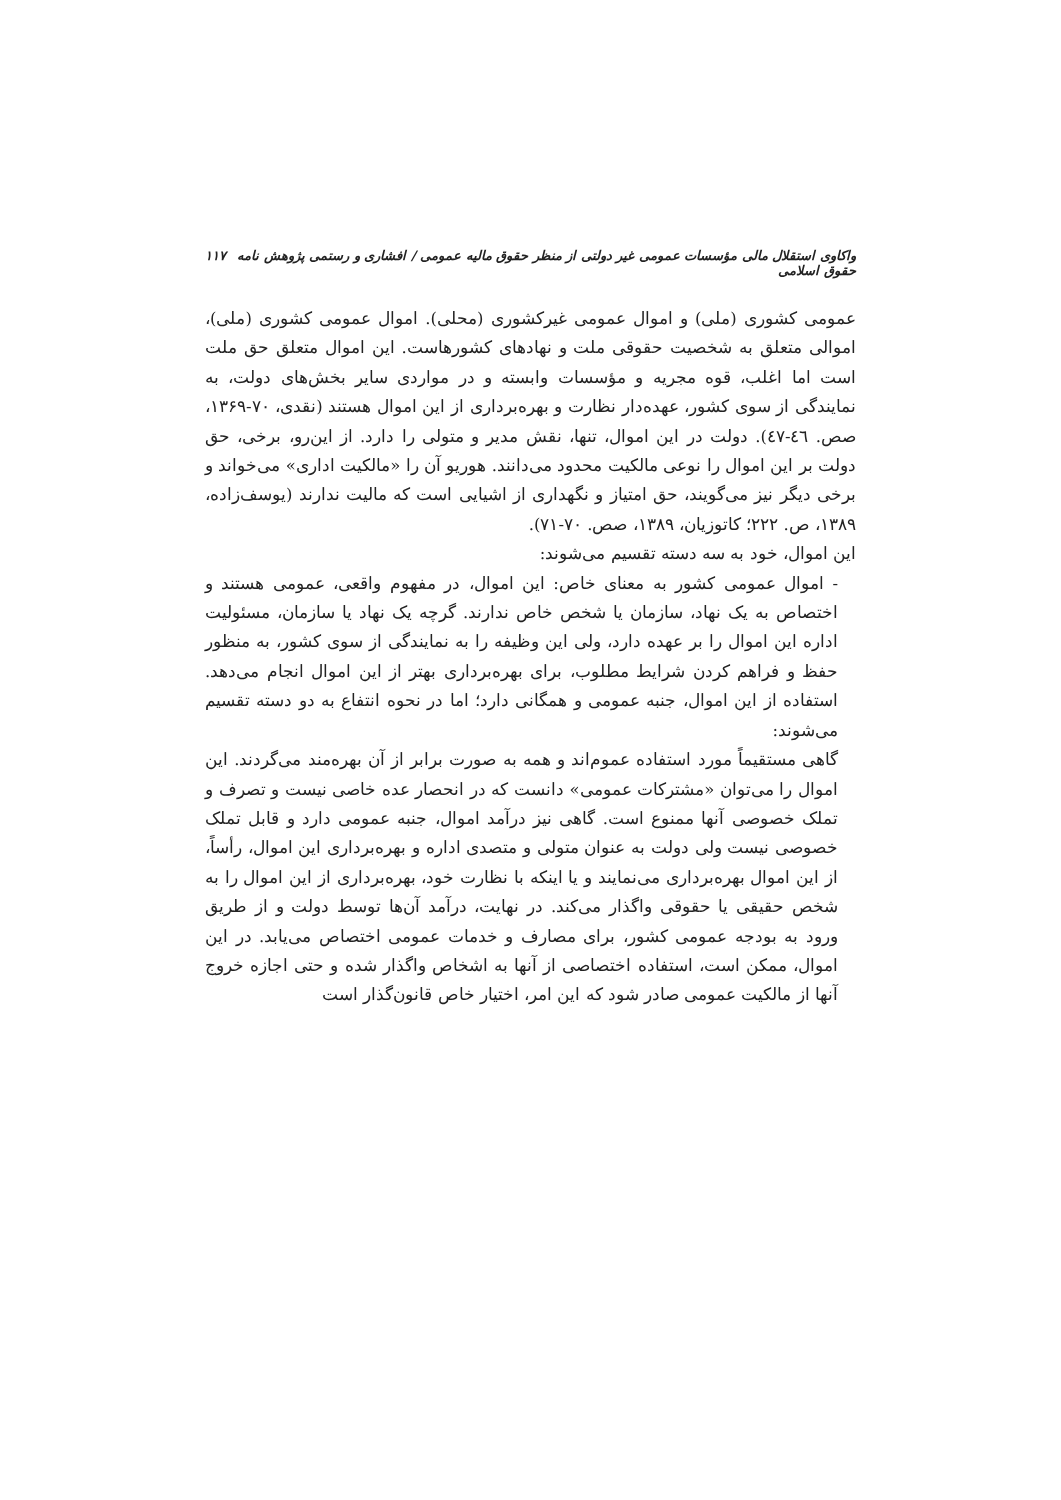واکاوی استقلال مالی مؤسسات عمومی غیر دولتی از منظر حقوق مالیه عمومی / افشاری و رستمی پژوهش نامه حقوق اسلامی ۱۱۷
عمومی کشوری (ملی) و اموال عمومی غیرکشوری (محلی). اموال عمومی کشوری (ملی)، اموالی متعلق به شخصیت حقوقی ملت و نهادهای کشورهاست. این اموال متعلق حق ملت است اما اغلب، قوه مجریه و مؤسسات وابسته و در مواردی سایر بخش‌های دولت، به نمایندگی از سوی کشور، عهده‌دار نظارت و بهره‌برداری از این اموال هستند (نقدی، ۷۰-۱۳۶۹، صص. ٤٦-٤٧). دولت در این اموال، تنها، نقش مدیر و متولی را دارد. از این‌رو، برخی، حق دولت بر این اموال را نوعی مالکیت محدود می‌دانند. هوریو آن را «مالکیت اداری» می‌خواند و برخی دیگر نیز می‌گویند، حق امتیاز و نگهداری از اشیایی است که مالیت ندارند (یوسف‌زاده، ۱۳۸۹، ص. ۲۲۲؛ کاتوزیان، ۱۳۸۹، صص. ۷۰-۷۱).
این اموال، خود به سه دسته تقسیم می‌شوند:
- اموال عمومی کشور به معنای خاص: این اموال، در مفهوم واقعی، عمومی هستند و اختصاص به یک نهاد، سازمان یا شخص خاص ندارند. گرچه یک نهاد یا سازمان، مسئولیت اداره این اموال را بر عهده دارد، ولی این وظیفه را به نمایندگی از سوی کشور، به منظور حفظ و فراهم کردن شرایط مطلوب، برای بهره‌برداری بهتر از این اموال انجام می‌دهد. استفاده از این اموال، جنبه عمومی و همگانی دارد؛ اما در نحوه انتفاع به دو دسته تقسیم می‌شوند:
گاهی مستقیماً مورد استفاده عموم‌اند و همه به صورت برابر از آن بهره‌مند می‌گردند. این اموال را می‌توان «مشترکات عمومی» دانست که در انحصار عده خاصی نیست و تصرف و تملک خصوصی آنها ممنوع است. گاهی نیز درآمد اموال، جنبه عمومی دارد و قابل تملک خصوصی نیست ولی دولت به عنوان متولی و متصدی اداره و بهره‌برداری این اموال، رأساً، از این اموال بهره‌برداری می‌نمایند و یا اینکه با نظارت خود، بهره‌برداری از این اموال را به شخص حقیقی یا حقوقی واگذار می‌کند. در نهایت، درآمد آن‌ها توسط دولت و از طریق ورود به بودجه عمومی کشور، برای مصارف و خدمات عمومی اختصاص می‌یابد. در این اموال، ممکن است، استفاده اختصاصی از آنها به اشخاص واگذار شده و حتی اجازه خروج آنها از مالکیت عمومی صادر شود که این امر، اختیار خاص قانون‌گذار است